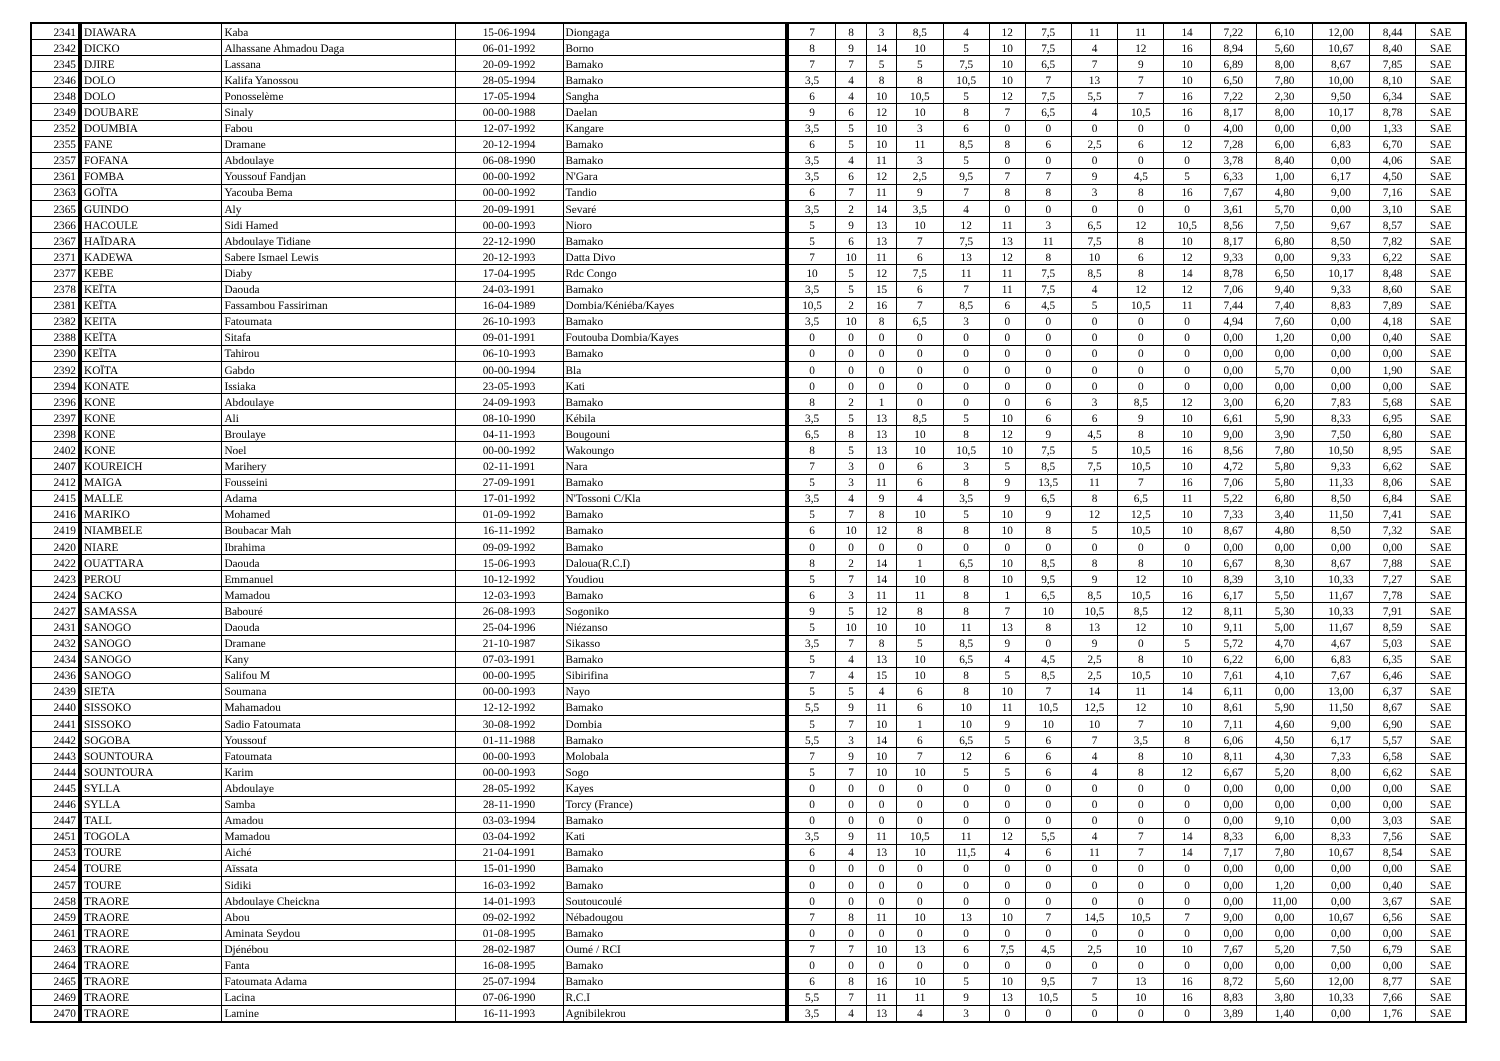| 2341 | DIAWARA | Kaba | 15-06-1994 | Diongaga | 7 | 8 | 3 | 8,5 | 4 | 12 | 7,5 | 11 | 11 | 14 | 7,22 | 6,10 | 12,00 | 8,44 | SAE |
| 2342 | DICKO | Alhassane Ahmadou Daga | 06-01-1992 | Borno | 8 | 9 | 14 | 10 | 5 | 10 | 7,5 | 4 | 12 | 16 | 8,94 | 5,60 | 10,67 | 8,40 | SAE |
| 2345 | DJIRE | Lassana | 20-09-1992 | Bamako | 7 | 7 | 5 | 5 | 7,5 | 10 | 6,5 | 7 | 9 | 10 | 6,89 | 8,00 | 8,67 | 7,85 | SAE |
| 2346 | DOLO | Kalifa Yanossou | 28-05-1994 | Bamako | 3,5 | 4 | 8 | 8 | 10,5 | 10 | 7 | 13 | 7 | 10 | 6,50 | 7,80 | 10,00 | 8,10 | SAE |
| 2348 | DOLO | Ponosselème | 17-05-1994 | Sangha | 6 | 4 | 10 | 10,5 | 5 | 12 | 7,5 | 5,5 | 7 | 16 | 7,22 | 2,30 | 9,50 | 6,34 | SAE |
| 2349 | DOUBARE | Sinaly | 00-00-1988 | Daelan | 9 | 6 | 12 | 10 | 8 | 7 | 6,5 | 4 | 10,5 | 16 | 8,17 | 8,00 | 10,17 | 8,78 | SAE |
| 2352 | DOUMBIA | Fabou | 12-07-1992 | Kangare | 3,5 | 5 | 10 | 3 | 6 | 0 | 0 | 0 | 0 | 0 | 4,00 | 0,00 | 0,00 | 1,33 | SAE |
| 2355 | FANE | Dramane | 20-12-1994 | Bamako | 6 | 5 | 10 | 11 | 8,5 | 8 | 6 | 2,5 | 6 | 12 | 7,28 | 6,00 | 6,83 | 6,70 | SAE |
| 2357 | FOFANA | Abdoulaye | 06-08-1990 | Bamako | 3,5 | 4 | 11 | 3 | 5 | 0 | 0 | 0 | 0 | 0 | 3,78 | 8,40 | 0,00 | 4,06 | SAE |
| 2361 | FOMBA | Youssouf Fandjan | 00-00-1992 | N'Gara | 3,5 | 6 | 12 | 2,5 | 9,5 | 7 | 7 | 9 | 4,5 | 5 | 6,33 | 1,00 | 6,17 | 4,50 | SAE |
| 2363 | GOÏTA | Yacouba Bema | 00-00-1992 | Tandio | 6 | 7 | 11 | 9 | 7 | 8 | 8 | 3 | 8 | 16 | 7,67 | 4,80 | 9,00 | 7,16 | SAE |
| 2365 | GUINDO | Aly | 20-09-1991 | Sevaré | 3,5 | 2 | 14 | 3,5 | 4 | 0 | 0 | 0 | 0 | 0 | 3,61 | 5,70 | 0,00 | 3,10 | SAE |
| 2366 | HACOULE | Sidi Hamed | 00-00-1993 | Nioro | 5 | 9 | 13 | 10 | 12 | 11 | 3 | 6,5 | 12 | 10,5 | 8,56 | 7,50 | 9,67 | 8,57 | SAE |
| 2367 | HAÏDARA | Abdoulaye Tidiane | 22-12-1990 | Bamako | 5 | 6 | 13 | 7 | 7,5 | 13 | 11 | 7,5 | 8 | 10 | 8,17 | 6,80 | 8,50 | 7,82 | SAE |
| 2371 | KADEWA | Sabere Ismael Lewis | 20-12-1993 | Datta Divo | 7 | 10 | 11 | 6 | 13 | 12 | 8 | 10 | 6 | 12 | 9,33 | 0,00 | 9,33 | 6,22 | SAE |
| 2377 | KEBE | Diaby | 17-04-1995 | Rdc Congo | 10 | 5 | 12 | 7,5 | 11 | 11 | 7,5 | 8,5 | 8 | 14 | 8,78 | 6,50 | 10,17 | 8,48 | SAE |
| 2378 | KEÏTA | Daouda | 24-03-1991 | Bamako | 3,5 | 5 | 15 | 6 | 7 | 11 | 7,5 | 4 | 12 | 12 | 7,06 | 9,40 | 9,33 | 8,60 | SAE |
| 2381 | KEÏTA | Fassambou Fassiriman | 16-04-1989 | Dombia/Kéniéba/Kayes | 10,5 | 2 | 16 | 7 | 8,5 | 6 | 4,5 | 5 | 10,5 | 11 | 7,44 | 7,40 | 8,83 | 7,89 | SAE |
| 2382 | KEITA | Fatoumata | 26-10-1993 | Bamako | 3,5 | 10 | 8 | 6,5 | 3 | 0 | 0 | 0 | 0 | 0 | 4,94 | 7,60 | 0,00 | 4,18 | SAE |
| 2388 | KEÏTA | Sitafa | 09-01-1991 | Foutouba Dombia/Kayes | 0 | 0 | 0 | 0 | 0 | 0 | 0 | 0 | 0 | 0 | 0,00 | 1,20 | 0,00 | 0,40 | SAE |
| 2390 | KEÏTA | Tahirou | 06-10-1993 | Bamako | 0 | 0 | 0 | 0 | 0 | 0 | 0 | 0 | 0 | 0 | 0,00 | 0,00 | 0,00 | 0,00 | SAE |
| 2392 | KOÏTA | Gabdo | 00-00-1994 | Bla | 0 | 0 | 0 | 0 | 0 | 0 | 0 | 0 | 0 | 0 | 0,00 | 5,70 | 0,00 | 1,90 | SAE |
| 2394 | KONATE | Issiaka | 23-05-1993 | Kati | 0 | 0 | 0 | 0 | 0 | 0 | 0 | 0 | 0 | 0 | 0,00 | 0,00 | 0,00 | 0,00 | SAE |
| 2396 | KONE | Abdoulaye | 24-09-1993 | Bamako | 8 | 2 | 1 | 0 | 0 | 0 | 6 | 3 | 8,5 | 12 | 3,00 | 6,20 | 7,83 | 5,68 | SAE |
| 2397 | KONE | Ali | 08-10-1990 | Kébila | 3,5 | 5 | 13 | 8,5 | 5 | 10 | 6 | 6 | 9 | 10 | 6,61 | 5,90 | 8,33 | 6,95 | SAE |
| 2398 | KONE | Broulaye | 04-11-1993 | Bougouni | 6,5 | 8 | 13 | 10 | 8 | 12 | 9 | 4,5 | 8 | 10 | 9,00 | 3,90 | 7,50 | 6,80 | SAE |
| 2402 | KONE | Noel | 00-00-1992 | Wakoungo | 8 | 5 | 13 | 10 | 10,5 | 10 | 7,5 | 5 | 10,5 | 16 | 8,56 | 7,80 | 10,50 | 8,95 | SAE |
| 2407 | KOUREICH | Marihery | 02-11-1991 | Nara | 7 | 3 | 0 | 6 | 3 | 5 | 8,5 | 7,5 | 10,5 | 10 | 4,72 | 5,80 | 9,33 | 6,62 | SAE |
| 2412 | MAIGA | Fousseini | 27-09-1991 | Bamako | 5 | 3 | 11 | 6 | 8 | 9 | 13,5 | 11 | 7 | 16 | 7,06 | 5,80 | 11,33 | 8,06 | SAE |
| 2415 | MALLE | Adama | 17-01-1992 | N'Tossoni C/Kla | 3,5 | 4 | 9 | 4 | 3,5 | 9 | 6,5 | 8 | 6,5 | 11 | 5,22 | 6,80 | 8,50 | 6,84 | SAE |
| 2416 | MARIKO | Mohamed | 01-09-1992 | Bamako | 5 | 7 | 8 | 10 | 5 | 10 | 9 | 12 | 12,5 | 10 | 7,33 | 3,40 | 11,50 | 7,41 | SAE |
| 2419 | NIAMBELE | Boubacar Mah | 16-11-1992 | Bamako | 6 | 10 | 12 | 8 | 8 | 10 | 8 | 5 | 10,5 | 10 | 8,67 | 4,80 | 8,50 | 7,32 | SAE |
| 2420 | NIARE | Ibrahima | 09-09-1992 | Bamako | 0 | 0 | 0 | 0 | 0 | 0 | 0 | 0 | 0 | 0 | 0,00 | 0,00 | 0,00 | 0,00 | SAE |
| 2422 | OUATTARA | Daouda | 15-06-1993 | Daloua(R.C.I) | 8 | 2 | 14 | 1 | 6,5 | 10 | 8,5 | 8 | 8 | 10 | 6,67 | 8,30 | 8,67 | 7,88 | SAE |
| 2423 | PEROU | Emmanuel | 10-12-1992 | Youdiou | 5 | 7 | 14 | 10 | 8 | 10 | 9,5 | 9 | 12 | 10 | 8,39 | 3,10 | 10,33 | 7,27 | SAE |
| 2424 | SACKO | Mamadou | 12-03-1993 | Bamako | 6 | 3 | 11 | 11 | 8 | 1 | 6,5 | 8,5 | 10,5 | 16 | 6,17 | 5,50 | 11,67 | 7,78 | SAE |
| 2427 | SAMASSA | Babouré | 26-08-1993 | Sogoniko | 9 | 5 | 12 | 8 | 8 | 7 | 10 | 10,5 | 8,5 | 12 | 8,11 | 5,30 | 10,33 | 7,91 | SAE |
| 2431 | SANOGO | Daouda | 25-04-1996 | Niézanso | 5 | 10 | 10 | 10 | 11 | 13 | 8 | 13 | 12 | 10 | 9,11 | 5,00 | 11,67 | 8,59 | SAE |
| 2432 | SANOGO | Dramane | 21-10-1987 | Sikasso | 3,5 | 7 | 8 | 5 | 8,5 | 9 | 0 | 9 | 0 | 5 | 5,72 | 4,70 | 4,67 | 5,03 | SAE |
| 2434 | SANOGO | Kany | 07-03-1991 | Bamako | 5 | 4 | 13 | 10 | 6,5 | 4 | 4,5 | 2,5 | 8 | 10 | 6,22 | 6,00 | 6,83 | 6,35 | SAE |
| 2436 | SANOGO | Salifou M | 00-00-1995 | Sibirifina | 7 | 4 | 15 | 10 | 8 | 5 | 8,5 | 2,5 | 10,5 | 10 | 7,61 | 4,10 | 7,67 | 6,46 | SAE |
| 2439 | SIETA | Soumana | 00-00-1993 | Nayo | 5 | 5 | 4 | 6 | 8 | 10 | 7 | 14 | 11 | 14 | 6,11 | 0,00 | 13,00 | 6,37 | SAE |
| 2440 | SISSOKO | Mahamadou | 12-12-1992 | Bamako | 5,5 | 9 | 11 | 6 | 10 | 11 | 10,5 | 12,5 | 12 | 10 | 8,61 | 5,90 | 11,50 | 8,67 | SAE |
| 2441 | SISSOKO | Sadio Fatoumata | 30-08-1992 | Dombia | 5 | 7 | 10 | 1 | 10 | 9 | 10 | 10 | 7 | 10 | 7,11 | 4,60 | 9,00 | 6,90 | SAE |
| 2442 | SOGOBA | Youssouf | 01-11-1988 | Bamako | 5,5 | 3 | 14 | 6 | 6,5 | 5 | 6 | 7 | 3,5 | 8 | 6,06 | 4,50 | 6,17 | 5,57 | SAE |
| 2443 | SOUNTOURA | Fatoumata | 00-00-1993 | Molobala | 7 | 9 | 10 | 7 | 12 | 6 | 6 | 4 | 8 | 10 | 8,11 | 4,30 | 7,33 | 6,58 | SAE |
| 2444 | SOUNTOURA | Karim | 00-00-1993 | Sogo | 5 | 7 | 10 | 10 | 5 | 5 | 6 | 4 | 8 | 12 | 6,67 | 5,20 | 8,00 | 6,62 | SAE |
| 2445 | SYLLA | Abdoulaye | 28-05-1992 | Kayes | 0 | 0 | 0 | 0 | 0 | 0 | 0 | 0 | 0 | 0 | 0,00 | 0,00 | 0,00 | 0,00 | SAE |
| 2446 | SYLLA | Samba | 28-11-1990 | Torcy (France) | 0 | 0 | 0 | 0 | 0 | 0 | 0 | 0 | 0 | 0 | 0,00 | 0,00 | 0,00 | 0,00 | SAE |
| 2447 | TALL | Amadou | 03-03-1994 | Bamako | 0 | 0 | 0 | 0 | 0 | 0 | 0 | 0 | 0 | 0 | 0,00 | 9,10 | 0,00 | 3,03 | SAE |
| 2451 | TOGOLA | Mamadou | 03-04-1992 | Kati | 3,5 | 9 | 11 | 10,5 | 11 | 12 | 5,5 | 4 | 7 | 14 | 8,33 | 6,00 | 8,33 | 7,56 | SAE |
| 2453 | TOURE | Aiché | 21-04-1991 | Bamako | 6 | 4 | 13 | 10 | 11,5 | 4 | 6 | 11 | 7 | 14 | 7,17 | 7,80 | 10,67 | 8,54 | SAE |
| 2454 | TOURE | Aïssata | 15-01-1990 | Bamako | 0 | 0 | 0 | 0 | 0 | 0 | 0 | 0 | 0 | 0 | 0,00 | 0,00 | 0,00 | 0,00 | SAE |
| 2457 | TOURE | Sidiki | 16-03-1992 | Bamako | 0 | 0 | 0 | 0 | 0 | 0 | 0 | 0 | 0 | 0 | 0,00 | 1,20 | 0,00 | 0,40 | SAE |
| 2458 | TRAORE | Abdoulaye Cheickna | 14-01-1993 | Soutoucoulé | 0 | 0 | 0 | 0 | 0 | 0 | 0 | 0 | 0 | 0 | 0,00 | 11,00 | 0,00 | 3,67 | SAE |
| 2459 | TRAORE | Abou | 09-02-1992 | Nébadougou | 7 | 8 | 11 | 10 | 13 | 10 | 7 | 14,5 | 10,5 | 7 | 9,00 | 0,00 | 10,67 | 6,56 | SAE |
| 2461 | TRAORE | Aminata Seydou | 01-08-1995 | Bamako | 0 | 0 | 0 | 0 | 0 | 0 | 0 | 0 | 0 | 0 | 0,00 | 0,00 | 0,00 | 0,00 | SAE |
| 2463 | TRAORE | Djénébou | 28-02-1987 | Oumé / RCI | 7 | 7 | 10 | 13 | 6 | 7,5 | 4,5 | 2,5 | 10 | 10 | 7,67 | 5,20 | 7,50 | 6,79 | SAE |
| 2464 | TRAORE | Fanta | 16-08-1995 | Bamako | 0 | 0 | 0 | 0 | 0 | 0 | 0 | 0 | 0 | 0 | 0,00 | 0,00 | 0,00 | 0,00 | SAE |
| 2465 | TRAORE | Fatoumata Adama | 25-07-1994 | Bamako | 6 | 8 | 16 | 10 | 5 | 10 | 9,5 | 7 | 13 | 16 | 8,72 | 5,60 | 12,00 | 8,77 | SAE |
| 2469 | TRAORE | Lacina | 07-06-1990 | R.C.I | 5,5 | 7 | 11 | 11 | 9 | 13 | 10,5 | 5 | 10 | 16 | 8,83 | 3,80 | 10,33 | 7,66 | SAE |
| 2470 | TRAORE | Lamine | 16-11-1993 | Agnibilekrou | 3,5 | 4 | 13 | 4 | 3 | 0 | 0 | 0 | 0 | 0 | 3,89 | 1,40 | 0,00 | 1,76 | SAE |